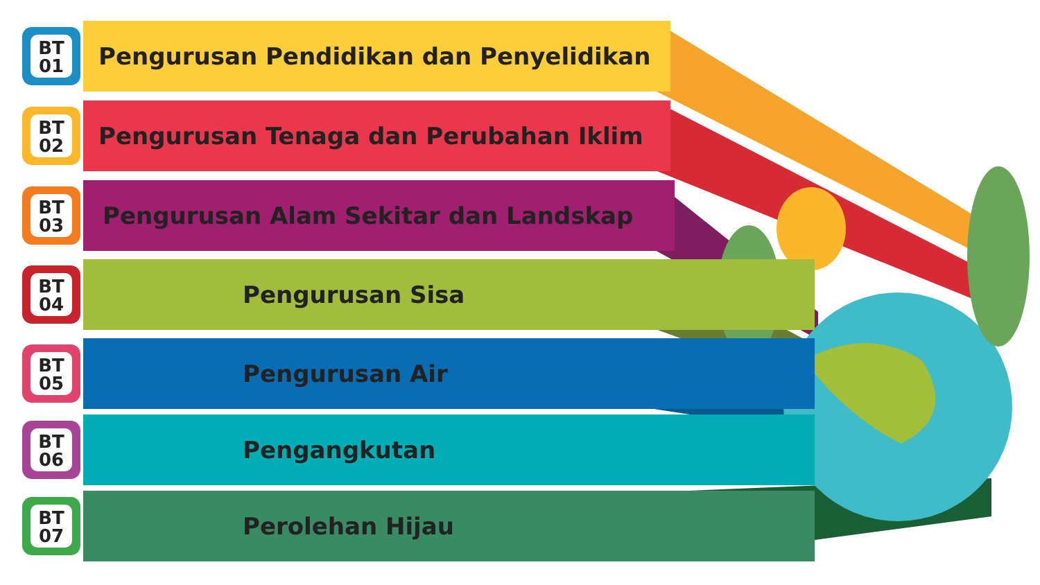BT
01
Pengurusan Pendidikan dan Penyelidikan
BT
02
Pengurusan Tenaga dan Perubahan Iklim
BT
03
Pengurusan Alam Sekitar dan Landskap
BT
04
Pengurusan Sisa
BT
05
Pengurusan Air
BT
06
Pengangkutan
BT
07
Perolehan Hijau